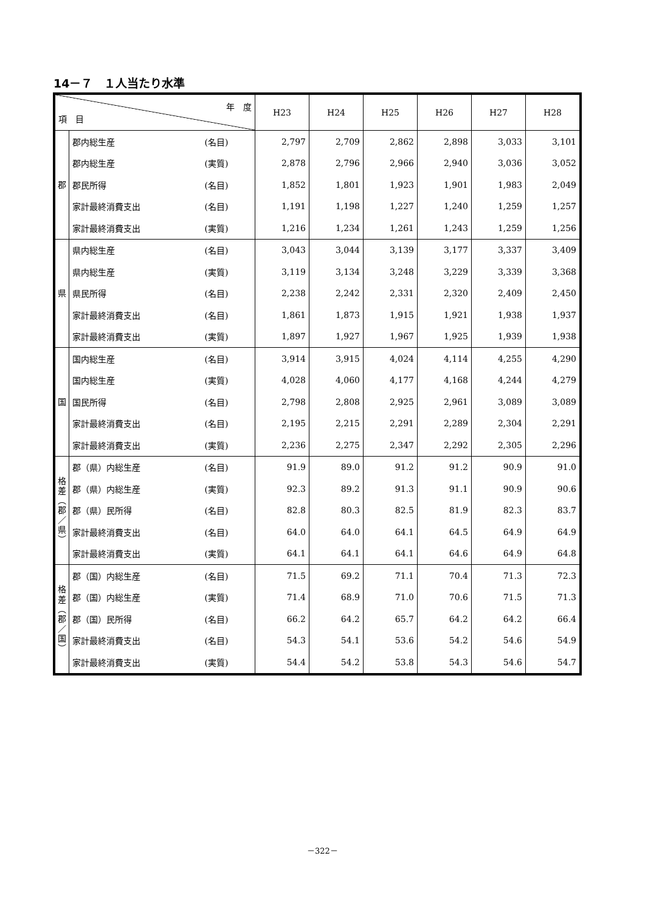14－７　１人当たり水準
| 年 度 項 目 | | | H23 | H24 | H25 | H26 | H27 | H28 |
| --- | --- | --- | --- | --- | --- | --- | --- | --- |
| 郡 | 郡内総生産 | (名目) | 2,797 | 2,709 | 2,862 | 2,898 | 3,033 | 3,101 |
| | 郡内総生産 | (実質) | 2,878 | 2,796 | 2,966 | 2,940 | 3,036 | 3,052 |
| | 郡民所得 | (名目) | 1,852 | 1,801 | 1,923 | 1,901 | 1,983 | 2,049 |
| | 家計最終消費支出 | (名目) | 1,191 | 1,198 | 1,227 | 1,240 | 1,259 | 1,257 |
| | 家計最終消費支出 | (実質) | 1,216 | 1,234 | 1,261 | 1,243 | 1,259 | 1,256 |
| 県 | 県内総生産 | (名目) | 3,043 | 3,044 | 3,139 | 3,177 | 3,337 | 3,409 |
| | 県内総生産 | (実質) | 3,119 | 3,134 | 3,248 | 3,229 | 3,339 | 3,368 |
| | 県民所得 | (名目) | 2,238 | 2,242 | 2,331 | 2,320 | 2,409 | 2,450 |
| | 家計最終消費支出 | (名目) | 1,861 | 1,873 | 1,915 | 1,921 | 1,938 | 1,937 |
| | 家計最終消費支出 | (実質) | 1,897 | 1,927 | 1,967 | 1,925 | 1,939 | 1,938 |
| 国 | 国内総生産 | (名目) | 3,914 | 3,915 | 4,024 | 4,114 | 4,255 | 4,290 |
| | 国内総生産 | (実質) | 4,028 | 4,060 | 4,177 | 4,168 | 4,244 | 4,279 |
| | 国民所得 | (名目) | 2,798 | 2,808 | 2,925 | 2,961 | 3,089 | 3,089 |
| | 家計最終消費支出 | (名目) | 2,195 | 2,215 | 2,291 | 2,289 | 2,304 | 2,291 |
| | 家計最終消費支出 | (実質) | 2,236 | 2,275 | 2,347 | 2,292 | 2,305 | 2,296 |
| 格 差 ︵ 郡 ／ 県 ︶ | 郡（県）内総生産 | (名目) | 91.9 | 89.0 | 91.2 | 91.2 | 90.9 | 91.0 |
| | 郡（県）内総生産 | (実質) | 92.3 | 89.2 | 91.3 | 91.1 | 90.9 | 90.6 |
| | 郡（県）民所得 | (名目) | 82.8 | 80.3 | 82.5 | 81.9 | 82.3 | 83.7 |
| | 家計最終消費支出 | (名目) | 64.0 | 64.0 | 64.1 | 64.5 | 64.9 | 64.9 |
| | 家計最終消費支出 | (実質) | 64.1 | 64.1 | 64.1 | 64.6 | 64.9 | 64.8 |
| 格 差 ︵ 郡 ／ 国 ︶ | 郡（国）内総生産 | (名目) | 71.5 | 69.2 | 71.1 | 70.4 | 71.3 | 72.3 |
| | 郡（国）内総生産 | (実質) | 71.4 | 68.9 | 71.0 | 70.6 | 71.5 | 71.3 |
| | 郡（国）民所得 | (名目) | 66.2 | 64.2 | 65.7 | 64.2 | 64.2 | 66.4 |
| | 家計最終消費支出 | (名目) | 54.3 | 54.1 | 53.6 | 54.2 | 54.6 | 54.9 |
| | 家計最終消費支出 | (実質) | 54.4 | 54.2 | 53.8 | 54.3 | 54.6 | 54.7 |
－322－